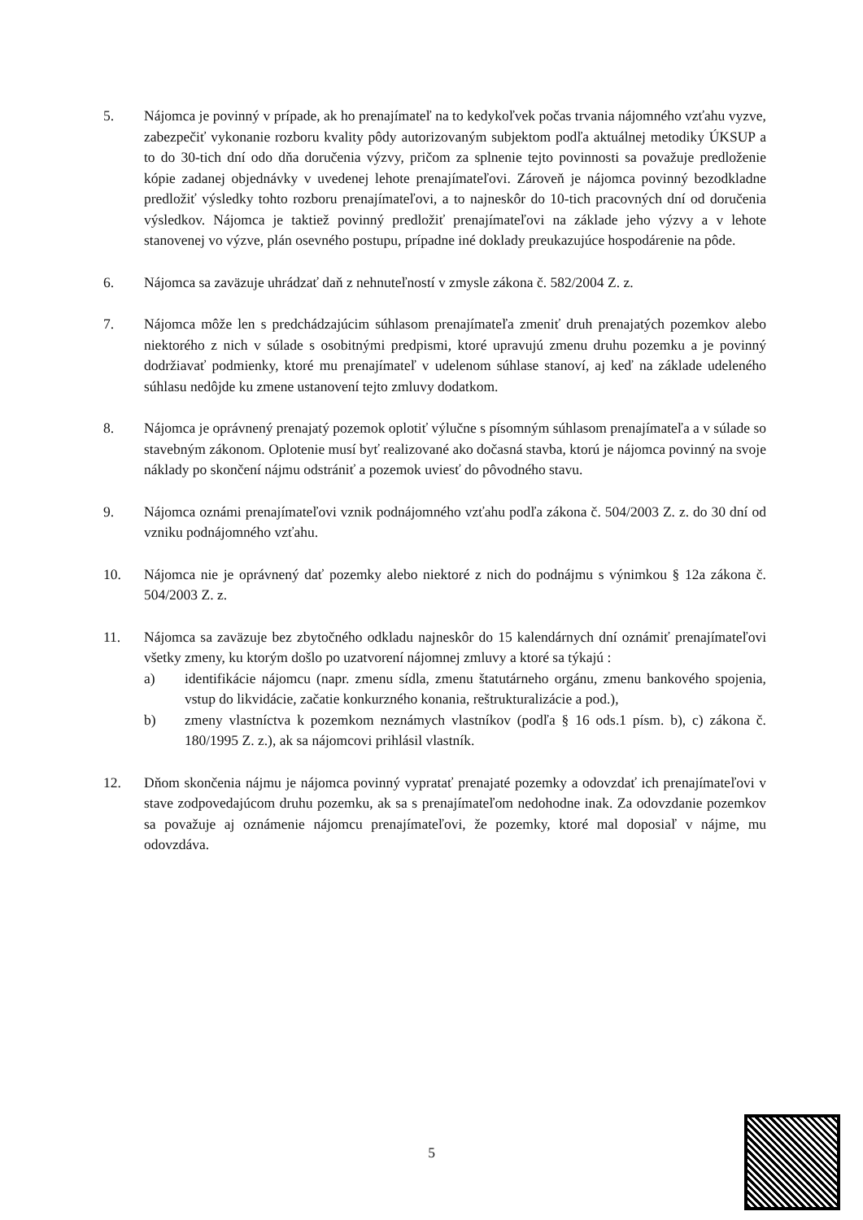5. Nájomca je povinný v prípade, ak ho prenajímateľ na to kedykoľvek počas trvania nájomného vzťahu vyzve, zabezpečiť vykonanie rozboru kvality pôdy autorizovaným subjektom podľa aktuálnej metodiky ÚKSUP a to do 30-tich dní odo dňa doručenia výzvy, pričom za splnenie tejto povinnosti sa považuje predloženie kópie zadanej objednávky v uvedenej lehote prenajímateľovi. Zároveň je nájomca povinný bezodkladne predložiť výsledky tohto rozboru prenajímateľovi, a to najneskôr do 10-tich pracovných dní od doručenia výsledkov. Nájomca je taktiež povinný predložiť prenajímateľovi na základe jeho výzvy a v lehote stanovenej vo výzve, plán osevného postupu, prípadne iné doklady preukazujúce hospodárenie na pôde.
6. Nájomca sa zaväzuje uhrádzať daň z nehnuteľností v zmysle zákona č. 582/2004 Z. z.
7. Nájomca môže len s predchádzajúcim súhlasom prenajímateľa zmeniť druh prenajatých pozemkov alebo niektorého z nich v súlade s osobitnými predpismi, ktoré upravujú zmenu druhu pozemku a je povinný dodržiavať podmienky, ktoré mu prenajímateľ v udelenom súhlase stanoví, aj keď na základe udeleného súhlasu nedôjde ku zmene ustanovení tejto zmluvy dodatkom.
8. Nájomca je oprávnený prenajatý pozemok oplotiť výlučne s písomným súhlasom prenajímateľa a v súlade so stavebným zákonom. Oplotenie musí byť realizované ako dočasná stavba, ktorú je nájomca povinný na svoje náklady po skončení nájmu odstrániť a pozemok uviesť do pôvodného stavu.
9. Nájomca oznámi prenajímateľovi vznik podnájomného vzťahu podľa zákona č. 504/2003 Z. z. do 30 dní od vzniku podnájomného vzťahu.
10. Nájomca nie je oprávnený dať pozemky alebo niektoré z nich do podnájmu s výnimkou § 12a zákona č. 504/2003 Z. z.
11. Nájomca sa zaväzuje bez zbytočného odkladu najneskôr do 15 kalendárnych dní oznámiť prenajímateľovi všetky zmeny, ku ktorým došlo po uzatvorení nájomnej zmluvy a ktoré sa týkajú :
a) identifikácie nájomcu (napr. zmenu sídla, zmenu štatutárneho orgánu, zmenu bankového spojenia, vstup do likvidácie, začatie konkurzného konania, reštrukturalizácie a pod.),
b) zmeny vlastníctva k pozemkom neznámych vlastníkov (podľa § 16 ods.1 písm. b), c) zákona č. 180/1995 Z. z.), ak sa nájomcovi prihlásil vlastník.
12. Dňom skončenia nájmu je nájomca povinný vypratať prenajaté pozemky a odovzdať ich prenajímateľovi v stave zodpovedajúcom druhu pozemku, ak sa s prenajímateľom nedohodne inak. Za odovzdanie pozemkov sa považuje aj oznámenie nájomcu prenajímateľovi, že pozemky, ktoré mal doposiaľ v nájme, mu odovzdáva.
5